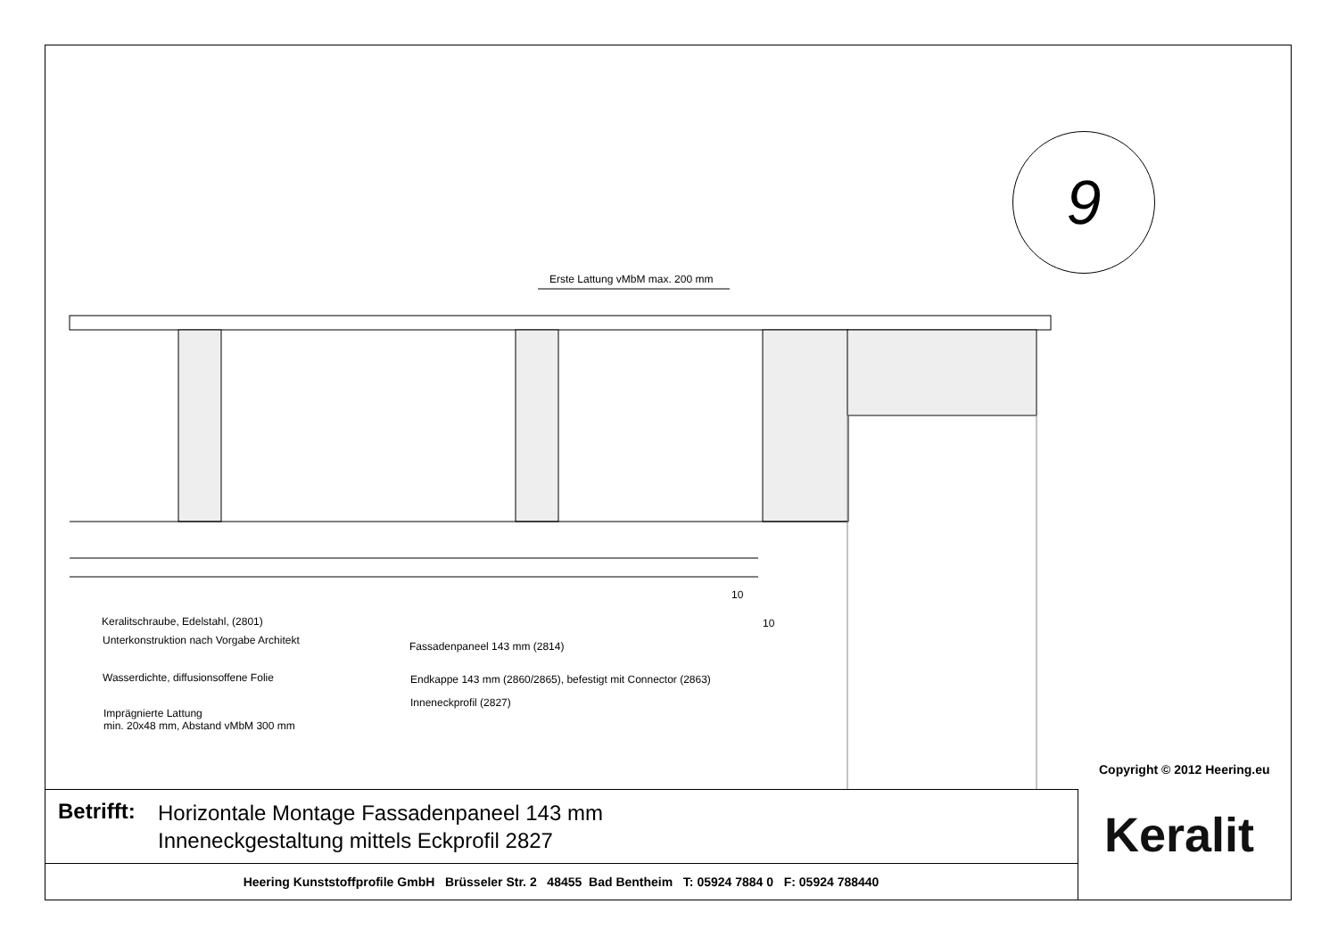Erste Lattung vMbM max. 200 mm
9
Keralitschraube, Edelstahl, (2801)
Unterkonstruktion nach Vorgabe Architekt
Wasserdichte, diffusionsoffene Folie
Imprägnierte Lattung
min. 20x48 mm, Abstand vMbM 300 mm
Fassadenpaneel 143 mm (2814)
Endkappe 143 mm (2860/2865), befestigt mit Connector (2863)
Inneneckprofil (2827)
10
10
Copyright © 2012 Heering.eu
Betrifft:
Horizontale Montage Fassadenpaneel 143 mm
Inneneckgestaltung mittels Eckprofil 2827
Heering Kunststoffprofile GmbH Brüsseler Str. 2 48455 Bad Bentheim T: 05924 7884 0 F: 05924 788440
Keralit